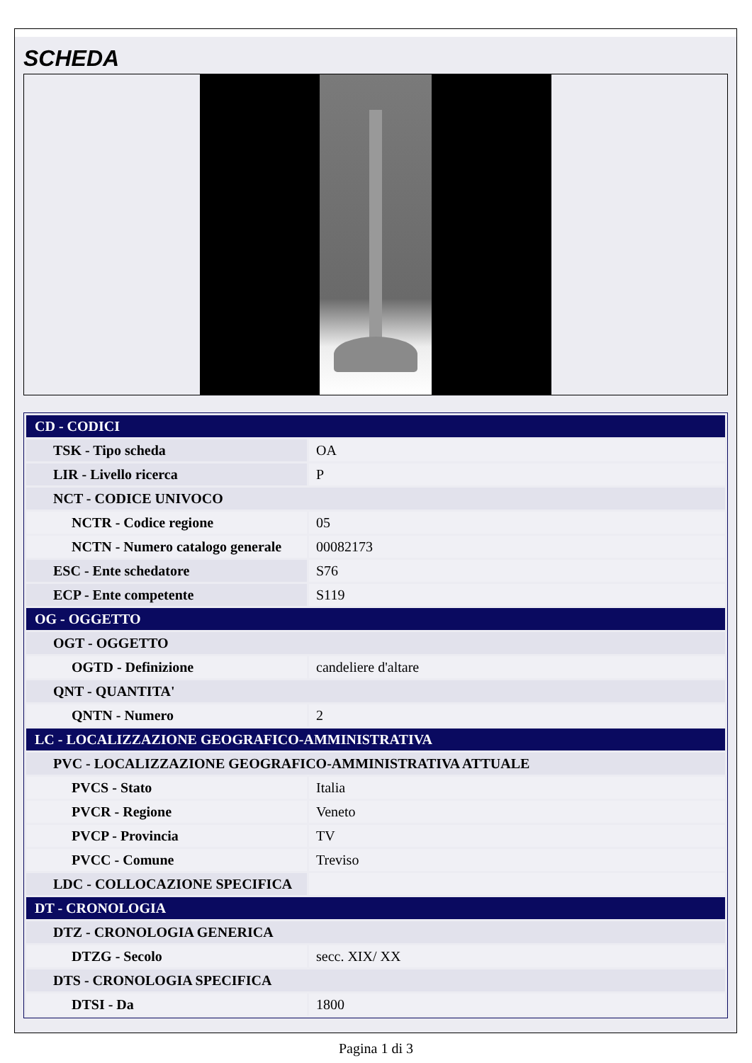SCHEDA
| CD - CODICI | |
| TSK - Tipo scheda | OA |
| LIR - Livello ricerca | P |
| NCT - CODICE UNIVOCO | |
| NCTR - Codice regione | 05 |
| NCTN - Numero catalogo generale | 00082173 |
| ESC - Ente schedatore | S76 |
| ECP - Ente competente | S119 |
| OG - OGGETTO | |
| OGT - OGGETTO | |
| OGTD - Definizione | candeliere d'altare |
| QNT - QUANTITA' | |
| QNTN - Numero | 2 |
| LC - LOCALIZZAZIONE GEOGRAFICO-AMMINISTRATIVA | |
| PVC - LOCALIZZAZIONE GEOGRAFICO-AMMINISTRATIVA ATTUALE | |
| PVCS - Stato | Italia |
| PVCR - Regione | Veneto |
| PVCP - Provincia | TV |
| PVCC - Comune | Treviso |
| LDC - COLLOCAZIONE SPECIFICA | |
| DT - CRONOLOGIA | |
| DTZ - CRONOLOGIA GENERICA | |
| DTZG - Secolo | secc. XIX/ XX |
| DTS - CRONOLOGIA SPECIFICA | |
| DTSI - Da | 1800 |
Pagina 1 di 3